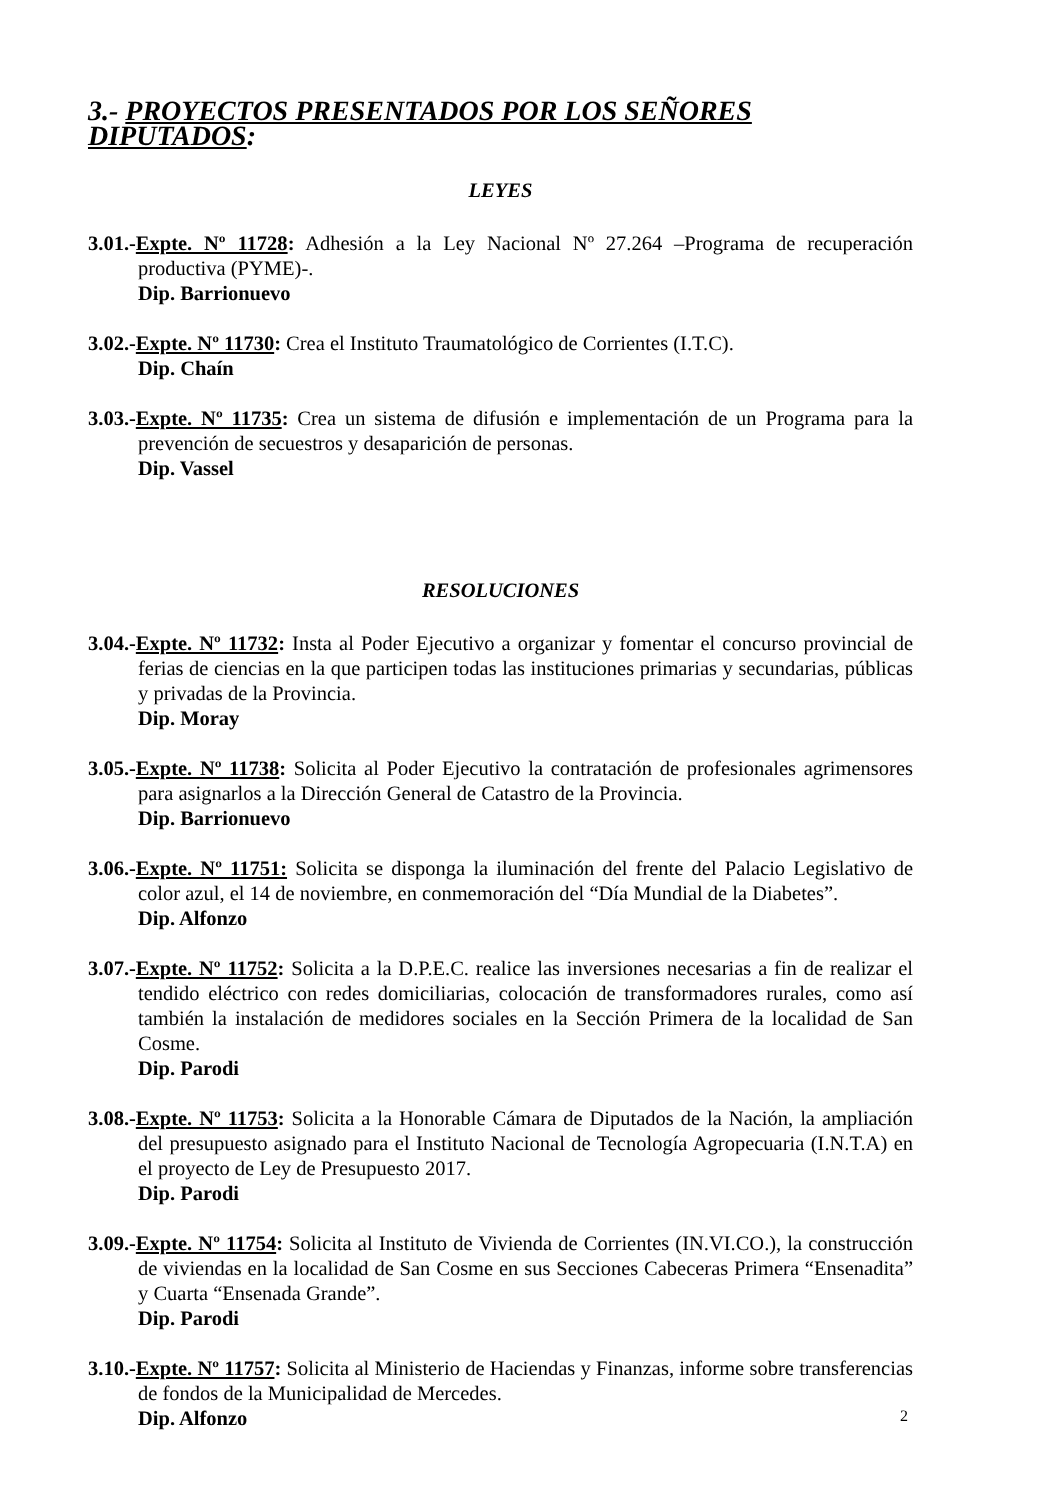3.- PROYECTOS PRESENTADOS POR LOS SEÑORES DIPUTADOS:
LEYES
3.01.-Expte. Nº 11728: Adhesión a la Ley Nacional Nº 27.264 –Programa de recuperación productiva (PYME)-.
Dip. Barrionuevo
3.02.-Expte. Nº 11730: Crea el Instituto Traumatológico de Corrientes (I.T.C).
Dip. Chaín
3.03.-Expte. Nº 11735: Crea un sistema de difusión e implementación de un Programa para la prevención de secuestros y desaparición de personas.
Dip. Vassel
RESOLUCIONES
3.04.-Expte. Nº 11732: Insta al Poder Ejecutivo a organizar y fomentar el concurso provincial de ferias de ciencias en la que participen todas las instituciones primarias y secundarias, públicas y privadas de la Provincia.
Dip. Moray
3.05.-Expte. Nº 11738: Solicita al Poder Ejecutivo la contratación de profesionales agrimensores para asignarlos a la Dirección General de Catastro de la Provincia.
Dip. Barrionuevo
3.06.-Expte. Nº 11751: Solicita se disponga la iluminación del frente del Palacio Legislativo de color azul, el 14 de noviembre, en conmemoración del “Día Mundial de la Diabetes”.
Dip. Alfonzo
3.07.-Expte. Nº 11752: Solicita a la D.P.E.C. realice las inversiones necesarias a fin de realizar el tendido eléctrico con redes domiciliarias, colocación de transformadores rurales, como así también la instalación de medidores sociales en la Sección Primera de la localidad de San Cosme.
Dip. Parodi
3.08.-Expte. Nº 11753: Solicita a la Honorable Cámara de Diputados de la Nación, la ampliación del presupuesto asignado para el Instituto Nacional de Tecnología Agropecuaria (I.N.T.A) en el proyecto de Ley de Presupuesto 2017.
Dip. Parodi
3.09.-Expte. Nº 11754: Solicita al Instituto de Vivienda de Corrientes (IN.VI.CO.), la construcción de viviendas en la localidad de San Cosme en sus Secciones Cabeceras Primera “Ensenadita” y Cuarta “Ensenada Grande”.
Dip. Parodi
3.10.-Expte. Nº 11757: Solicita al Ministerio de Haciendas y Finanzas, informe sobre transferencias de fondos de la Municipalidad de Mercedes.
Dip. Alfonzo
2